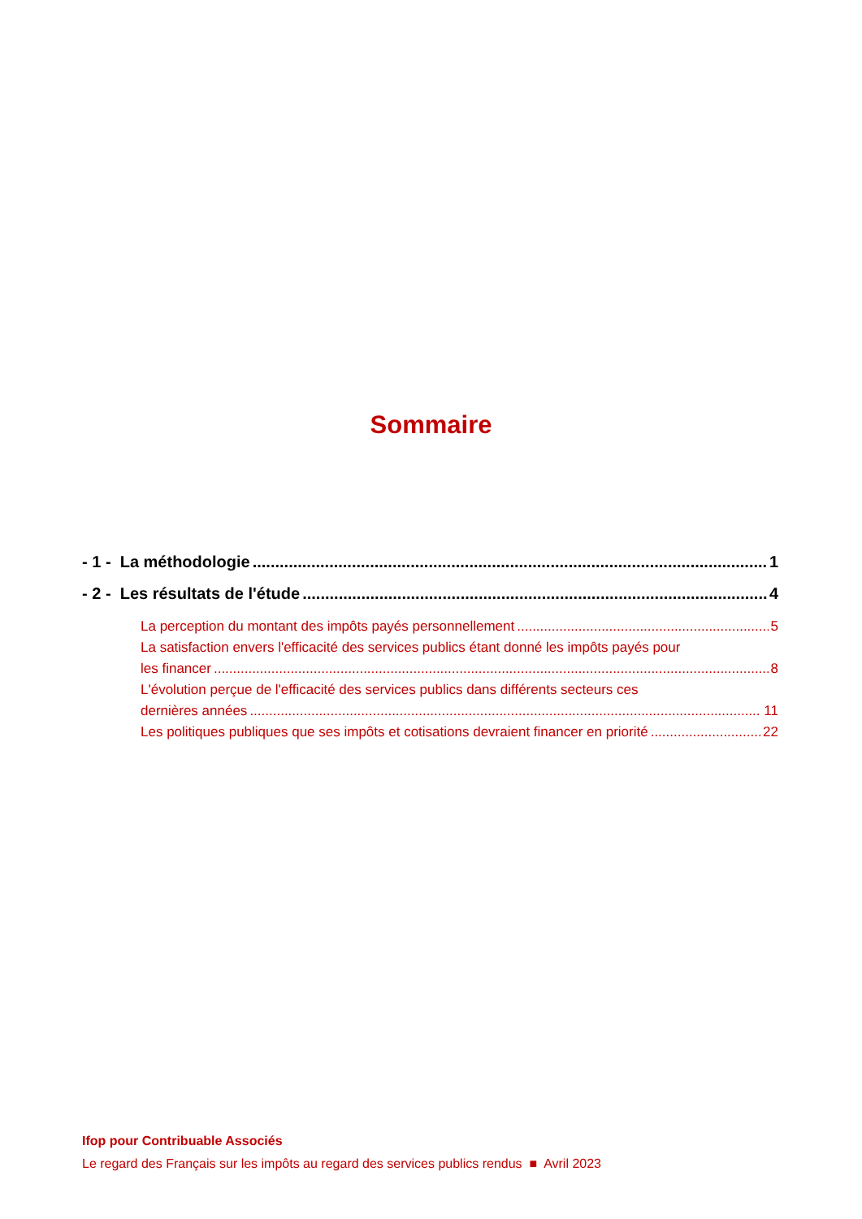Sommaire
- 1 - La méthodologie 1
- 2 - Les résultats de l'étude 4
La perception du montant des impôts payés personnellement 5
La satisfaction envers l'efficacité des services publics étant donné les impôts payés pour
les financer 8
L'évolution perçue de l'efficacité des services publics dans différents secteurs ces
dernières années 11
Les politiques publiques que ses impôts et cotisations devraient financer en priorité 22
Ifop pour Contribuable Associés
Le regard des Français sur les impôts au regard des services publics rendus ■ Avril 2023